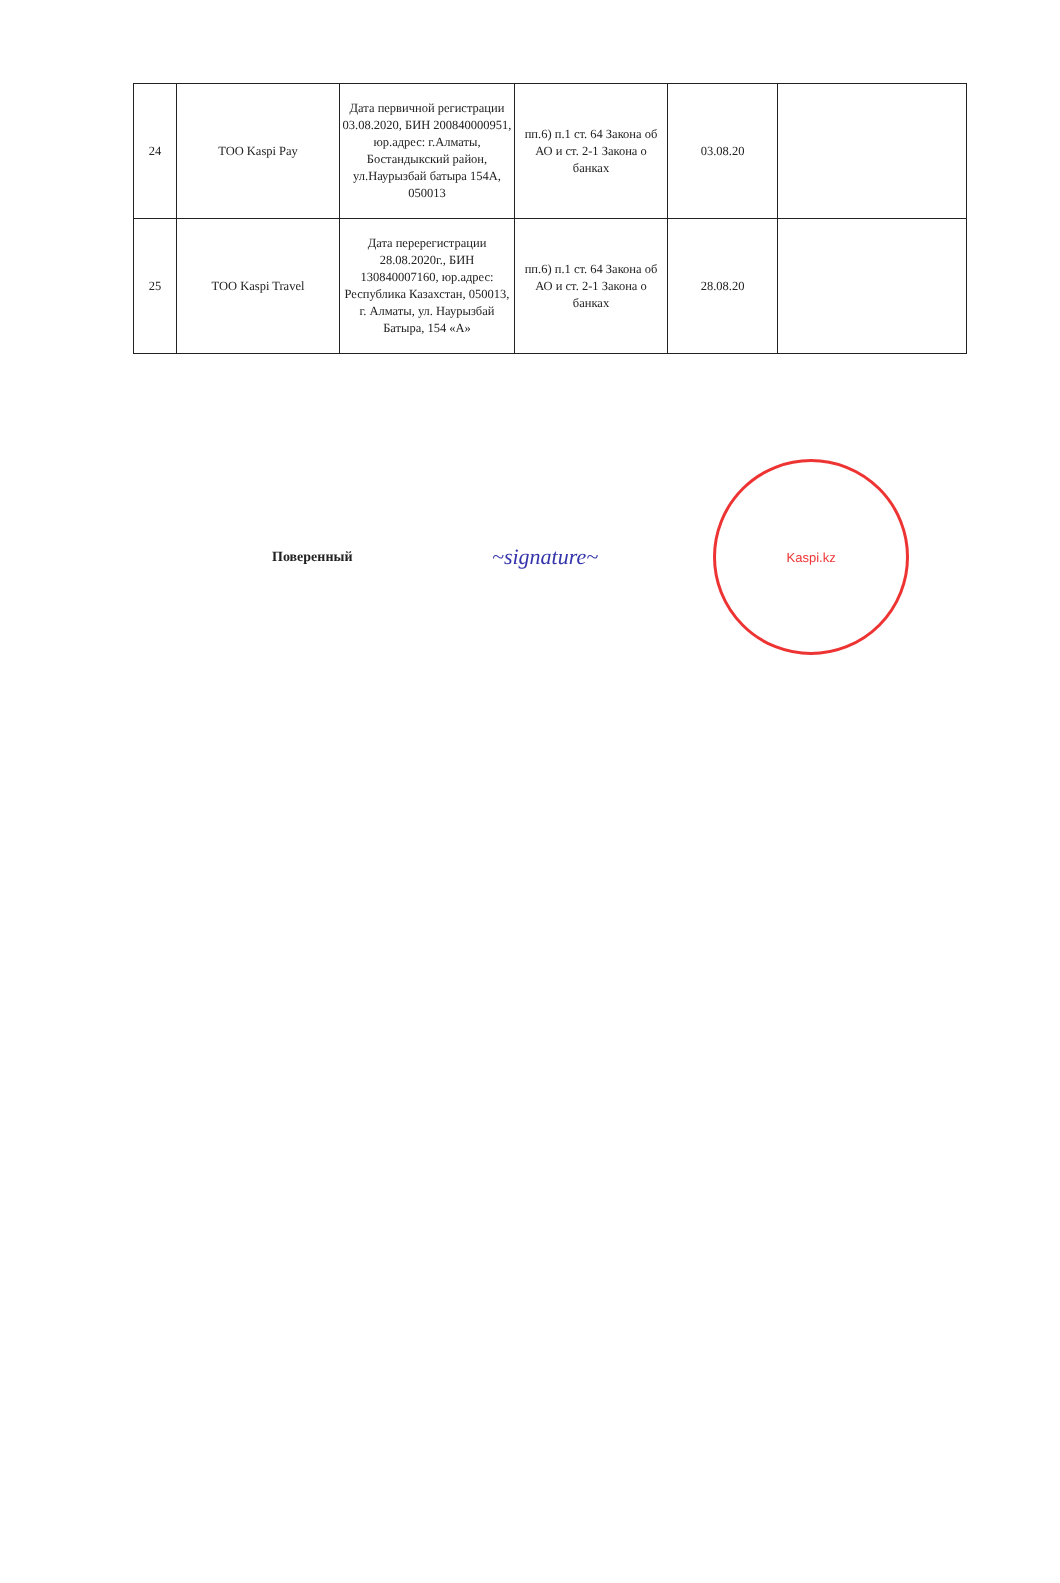| 24 | ТОО Kaspi Pay | Дата первичной регистрации 03.08.2020, БИН 200840000951, юр.адрес: г.Алматы, Бостандыкский район, ул.Наурызбай батыра 154А, 050013 | пп.6) п.1 ст. 64 Закона об АО и ст. 2-1 Закона о банках | 03.08.20 | |
| 25 | ТОО Kaspi Travel | Дата перерегистрации 28.08.2020г., БИН 130840007160, юр.адрес: Республика Казахстан, 050013, г. Алматы, ул. Наурызбай Батыра, 154 «А» | пп.6) п.1 ст. 64 Закона об АО и ст. 2-1 Закона о банках | 28.08.20 | |
Поверенный
~signature~
Kaspi.kz